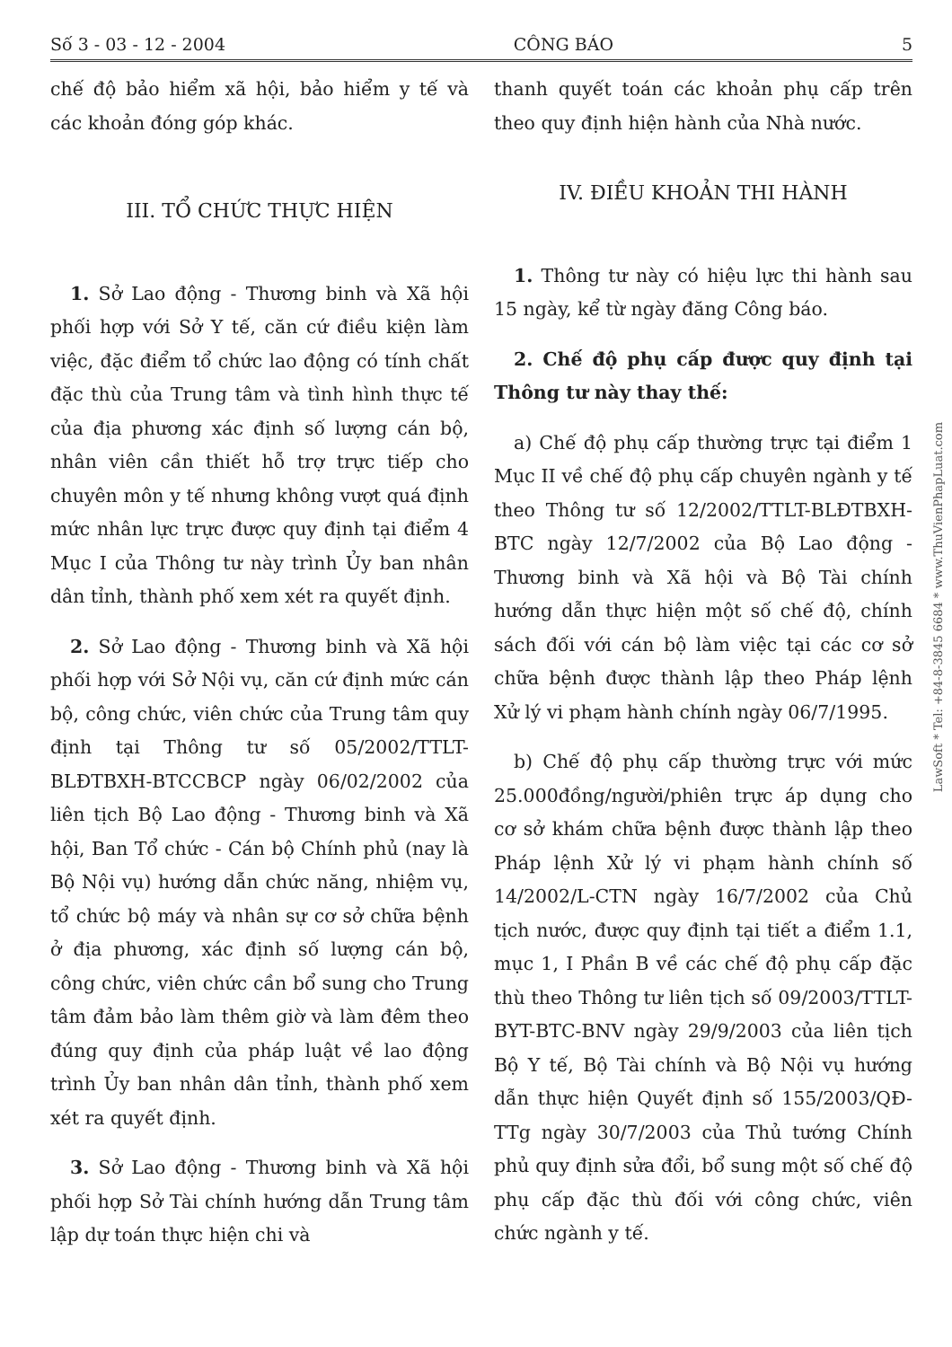Số 3 - 03 - 12 - 2004 CÔNG BÁO 5
chế độ bảo hiểm xã hội, bảo hiểm y tế và các khoản đóng góp khác.
III. TỔ CHỨC THỰC HIỆN
1. Sở Lao động - Thương binh và Xã hội phối hợp với Sở Y tế, căn cứ điều kiện làm việc, đặc điểm tổ chức lao động có tính chất đặc thù của Trung tâm và tình hình thực tế của địa phương xác định số lượng cán bộ, nhân viên cần thiết hỗ trợ trực tiếp cho chuyên môn y tế nhưng không vượt quá định mức nhân lực trực được quy định tại điểm 4 Mục I của Thông tư này trình Ủy ban nhân dân tỉnh, thành phố xem xét ra quyết định.
2. Sở Lao động - Thương binh và Xã hội phối hợp với Sở Nội vụ, căn cứ định mức cán bộ, công chức, viên chức của Trung tâm quy định tại Thông tư số 05/2002/TTLT-BLĐTBXH-BTCCBCP ngày 06/02/2002 của liên tịch Bộ Lao động - Thương binh và Xã hội, Ban Tổ chức - Cán bộ Chính phủ (nay là Bộ Nội vụ) hướng dẫn chức năng, nhiệm vụ, tổ chức bộ máy và nhân sự cơ sở chữa bệnh ở địa phương, xác định số lượng cán bộ, công chức, viên chức cần bổ sung cho Trung tâm đảm bảo làm thêm giờ và làm đêm theo đúng quy định của pháp luật về lao động trình Ủy ban nhân dân tỉnh, thành phố xem xét ra quyết định.
3. Sở Lao động - Thương binh và Xã hội phối hợp Sở Tài chính hướng dẫn Trung tâm lập dự toán thực hiện chi và
thanh quyết toán các khoản phụ cấp trên theo quy định hiện hành của Nhà nước.
IV. ĐIỀU KHOẢN THI HÀNH
1. Thông tư này có hiệu lực thi hành sau 15 ngày, kể từ ngày đăng Công báo.
2. Chế độ phụ cấp được quy định tại Thông tư này thay thế:
a) Chế độ phụ cấp thường trực tại điểm 1 Mục II về chế độ phụ cấp chuyên ngành y tế theo Thông tư số 12/2002/TTLT-BLĐTBXH-BTC ngày 12/7/2002 của Bộ Lao động - Thương binh và Xã hội và Bộ Tài chính hướng dẫn thực hiện một số chế độ, chính sách đối với cán bộ làm việc tại các cơ sở chữa bệnh được thành lập theo Pháp lệnh Xử lý vi phạm hành chính ngày 06/7/1995.
b) Chế độ phụ cấp thường trực với mức 25.000đồng/người/phiên trực áp dụng cho cơ sở khám chữa bệnh được thành lập theo Pháp lệnh Xử lý vi phạm hành chính số 14/2002/L-CTN ngày 16/7/2002 của Chủ tịch nước, được quy định tại tiết a điểm 1.1, mục 1, I Phần B về các chế độ phụ cấp đặc thù theo Thông tư liên tịch số 09/2003/TTLT-BYT-BTC-BNV ngày 29/9/2003 của liên tịch Bộ Y tế, Bộ Tài chính và Bộ Nội vụ hướng dẫn thực hiện Quyết định số 155/2003/QĐ-TTg ngày 30/7/2003 của Thủ tướng Chính phủ quy định sửa đổi, bổ sung một số chế độ phụ cấp đặc thù đối với công chức, viên chức ngành y tế.
LawSoft * Tel: +84-8-3845 6684 * www.ThuVienPhapLuat.com